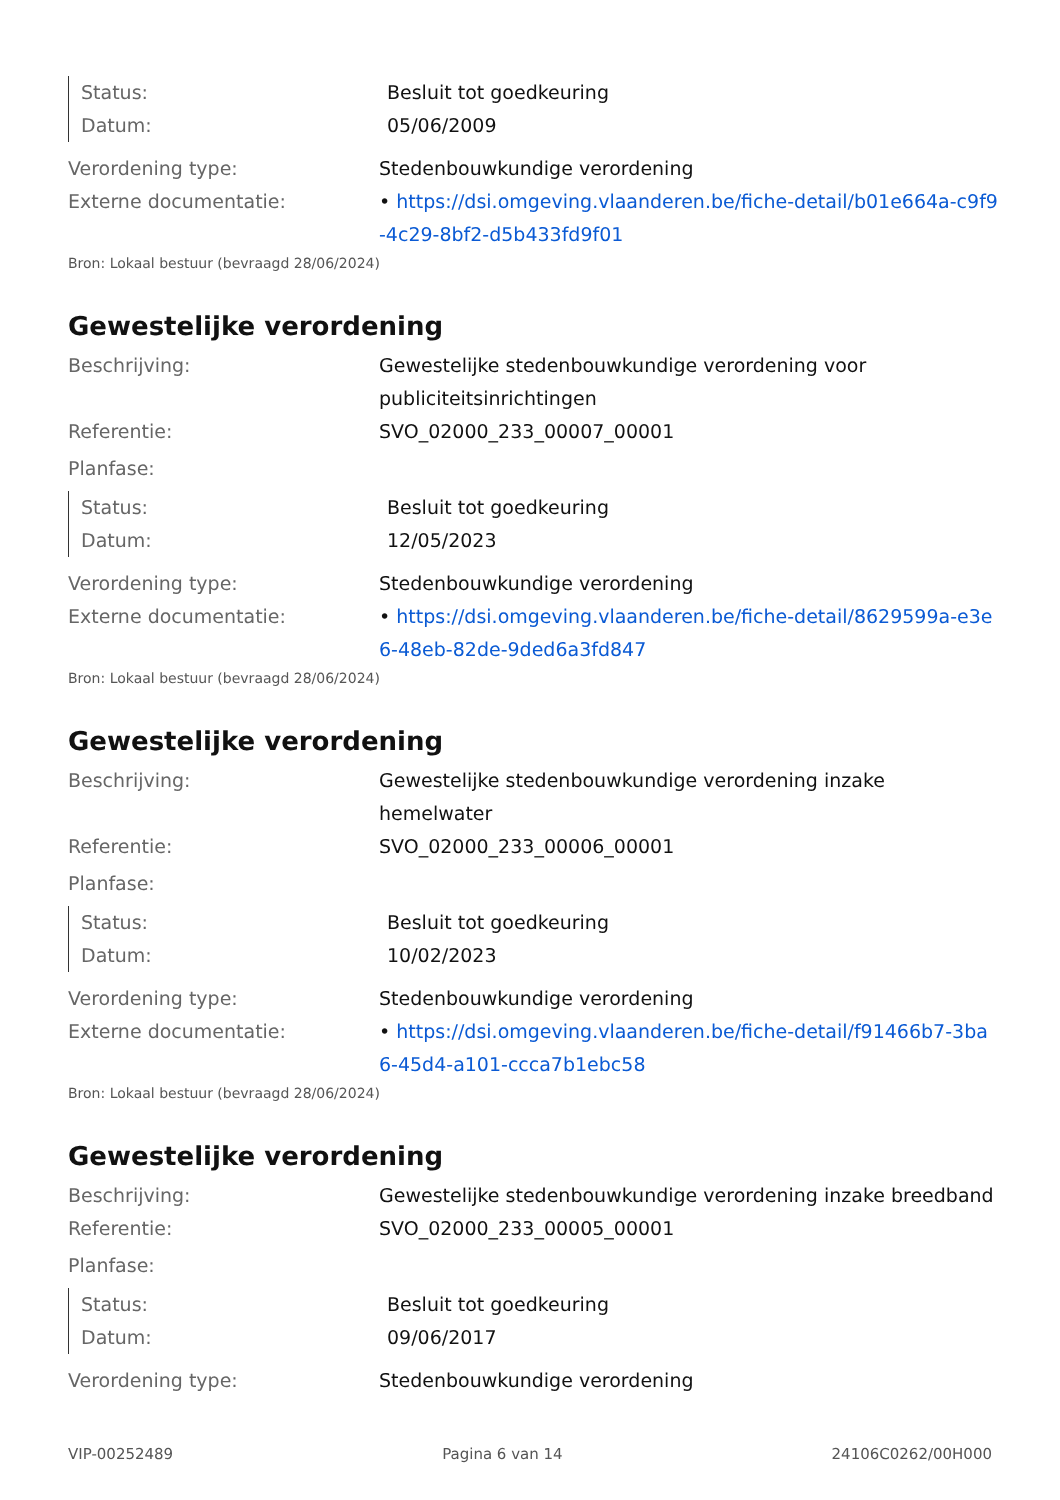Status: Besluit tot goedkeuring
Datum: 05/06/2009
Verordening type: Stedenbouwkundige verordening
Externe documentatie: • https://dsi.omgeving.vlaanderen.be/fiche-detail/b01e664a-c9f9-4c29-8bf2-d5b433fd9f01
Bron: Lokaal bestuur (bevraagd 28/06/2024)
Gewestelijke verordening
Beschrijving: Gewestelijke stedenbouwkundige verordening voor publiciteitsinrichtingen
Referentie: SVO_02000_233_00007_00001
Planfase:
Status: Besluit tot goedkeuring
Datum: 12/05/2023
Verordening type: Stedenbouwkundige verordening
Externe documentatie: • https://dsi.omgeving.vlaanderen.be/fiche-detail/8629599a-e3e6-48eb-82de-9ded6a3fd847
Bron: Lokaal bestuur (bevraagd 28/06/2024)
Gewestelijke verordening
Beschrijving: Gewestelijke stedenbouwkundige verordening inzake hemelwater
Referentie: SVO_02000_233_00006_00001
Planfase:
Status: Besluit tot goedkeuring
Datum: 10/02/2023
Verordening type: Stedenbouwkundige verordening
Externe documentatie: • https://dsi.omgeving.vlaanderen.be/fiche-detail/f91466b7-3ba6-45d4-a101-ccca7b1ebc58
Bron: Lokaal bestuur (bevraagd 28/06/2024)
Gewestelijke verordening
Beschrijving: Gewestelijke stedenbouwkundige verordening inzake breedband
Referentie: SVO_02000_233_00005_00001
Planfase:
Status: Besluit tot goedkeuring
Datum: 09/06/2017
Verordening type: Stedenbouwkundige verordening
VIP-00252489 Pagina 6 van 14 24106C0262/00H000